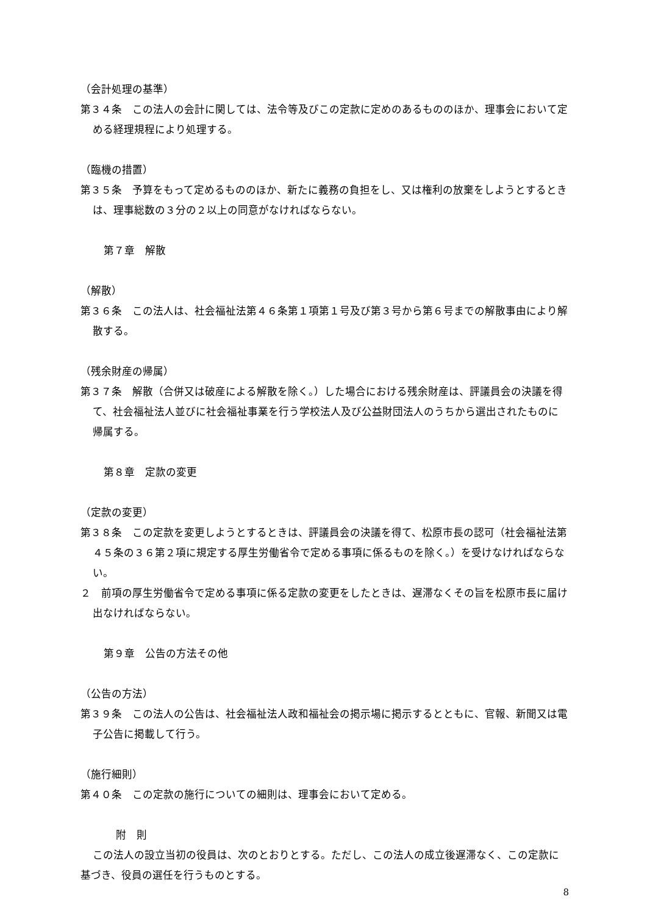（会計処理の基準）
第３４条　この法人の会計に関しては、法令等及びこの定款に定めのあるもののほか、理事会において定める経理規程により処理する。
（臨機の措置）
第３５条　予算をもって定めるもののほか、新たに義務の負担をし、又は権利の放棄をしようとするときは、理事総数の３分の２以上の同意がなければならない。
第７章　解散
（解散）
第３６条　この法人は、社会福祉法第４６条第１項第１号及び第３号から第６号までの解散事由により解散する。
（残余財産の帰属）
第３７条　解散（合併又は破産による解散を除く。）した場合における残余財産は、評議員会の決議を得て、社会福祉法人並びに社会福祉事業を行う学校法人及び公益財団法人のうちから選出されたものに帰属する。
第８章　定款の変更
（定款の変更）
第３８条　この定款を変更しようとするときは、評議員会の決議を得て、松原市長の認可（社会福祉法第４５条の３６第２項に規定する厚生労働省令で定める事項に係るものを除く。）を受けなければならない。
２　前項の厚生労働省令で定める事項に係る定款の変更をしたときは、遅滞なくその旨を松原市長に届け出なければならない。
第９章　公告の方法その他
（公告の方法）
第３９条　この法人の公告は、社会福祉法人政和福祉会の掲示場に掲示するとともに、官報、新聞又は電子公告に掲載して行う。
（施行細則）
第４０条　この定款の施行についての細則は、理事会において定める。
附　則
この法人の設立当初の役員は、次のとおりとする。ただし、この法人の成立後遅滞なく、この定款に基づき、役員の選任を行うものとする。
8